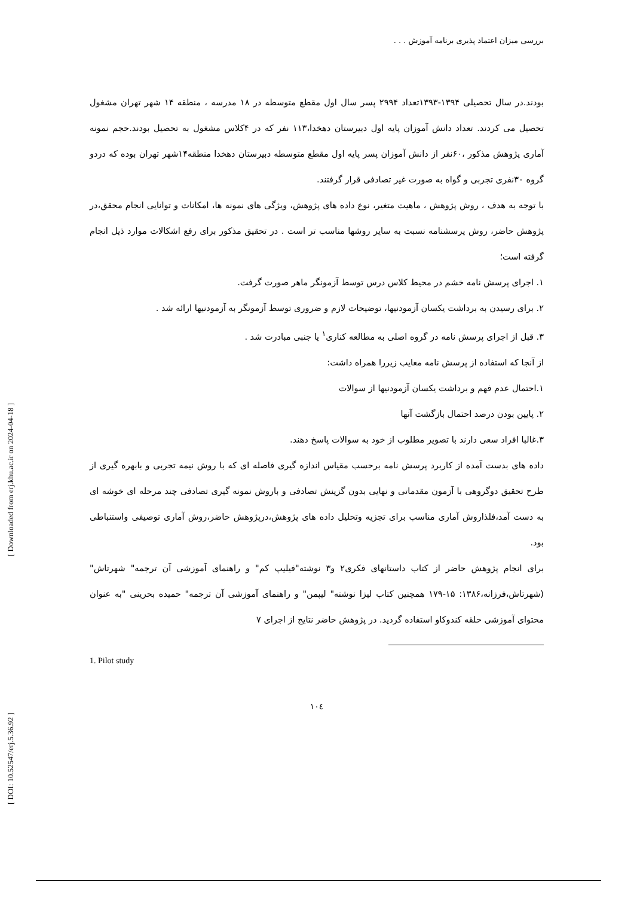بررسی میزان اعتماد پذیری برنامه آموزش . . .
بودند.در سال تحصیلی ۱۳۹۴-۱۳۹۳تعداد ۲۹۹۴ پسر سال اول مقطع متوسطه در ۱۸ مدرسه ، منطقه ۱۴ شهر تهران مشغول تحصیل می کردند. تعداد دانش آموزان پایه اول دبیرستان دهخدا،۱۱۳ نفر که در ۴کلاس مشغول به تحصیل بودند.حجم نمونه آماری پژوهش مذکور ،۶۰نفر از دانش آموزان پسر پایه اول مقطع متوسطه دبیرستان دهخدا منطقه۱۴شهر تهران بوده که دردو گروه ۳۰نفری تجربی و گواه به صورت غیر تصادفی قرار گرفتند.
با توجه به هدف ، روش پژوهش ، ماهیت متغیر، نوع داده های پژوهش، ویژگی های نمونه ها، امکانات و توانایی انجام محقق،در پژوهش حاضر، روش پرسشنامه نسبت به سایر روشها مناسب تر است . در تحقیق مذکور برای رفع اشکالات موارد ذیل انجام گرفته است؛
۱. اجرای پرسش نامه خشم در محیط کلاس درس توسط آزمونگر ماهر صورت گرفت.
۲. برای رسیدن به برداشت یکسان آزمودنیها، توضیحات لازم و ضروری توسط آزمونگر به آزمودنیها ارائه شد .
۳. قبل از اجرای پرسش نامه در گروه اصلی به مطالعه کناری<sup>۱</sup> یا جنبی مبادرت شد .
از آنجا که استفاده از پرسش نامه معایب زیررا همراه داشت:
۱.احتمال عدم فهم و برداشت یکسان آزمودنیها از سوالات
۲. پایین بودن درصد احتمال بازگشت آنها
۳.غالبا افراد سعی دارند با تصویر مطلوب از خود به سوالات پاسخ دهند.
داده های بدست آمده از کاربرد پرسش نامه برحسب مقیاس اندازه گیری فاصله ای که با روش نیمه تجربی و بابهره گیری از طرح تحقیق دوگروهی با آزمون مقدماتی و نهایی بدون گزینش تصادفی و باروش نمونه گیری تصادفی چند مرحله ای خوشه ای به دست آمد،فلذاروش آماری مناسب برای تجزیه وتحلیل داده های پژوهش،درپژوهش حاضر،روش آماری توصیفی واستنباطی بود.
برای انجام پژوهش حاضر از کتاب داستانهای فکری۲ و۳ نوشته"فیلیپ کم" و راهنمای آموزشی آن ترجمه" شهرتاش"(شهرتاش،فرزانه،۱۳۸۶: ۱۵-۱۷۹ همچنین کتاب لیزا نوشته" لیپمن" و راهنمای آموزشی آن ترجمه" حمیده بحرینی "به عنوان محتوای آموزشی حلقه کندوکاو استفاده گردید. در پژوهش حاضر نتایج از اجرای ۷
1. Pilot study
۱۰٤
[ Downloaded from erj.khu.ac.ir on 2024-04-18 ]
[ DOI: 10.52547/erj.5.36.92 ]